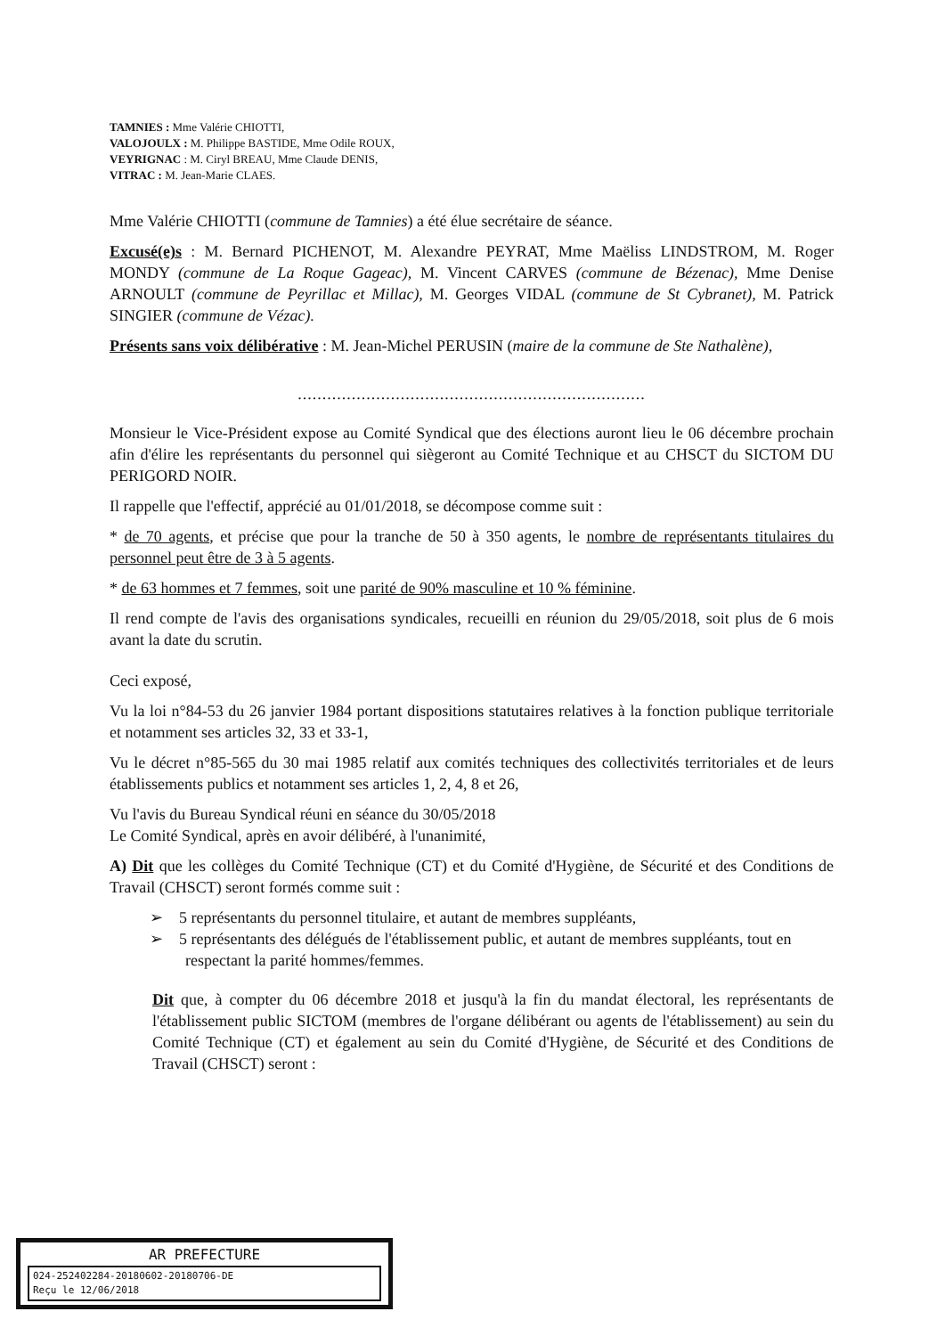TAMNIES : Mme Valérie CHIOTTI,
VALOJOULX : M. Philippe BASTIDE, Mme Odile ROUX,
VEYRIGNAC : M. Ciryl BREAU, Mme Claude DENIS,
VITRAC : M. Jean-Marie CLAES.
Mme Valérie CHIOTTI (commune de Tamnies) a été élue secrétaire de séance.
Excusé(e)s : M. Bernard PICHENOT, M. Alexandre PEYRAT, Mme Maëliss LINDSTROM, M. Roger MONDY (commune de La Roque Gageac), M. Vincent CARVES (commune de Bézenac), Mme Denise ARNOULT (commune de Peyrillac et Millac), M. Georges VIDAL (commune de St Cybranet), M. Patrick SINGIER (commune de Vézac).
Présents sans voix délibérative : M. Jean-Michel PERUSIN (maire de la commune de Ste Nathalène),
.......................................................................
Monsieur le Vice-Président expose au Comité Syndical que des élections auront lieu le 06 décembre prochain afin d'élire les représentants du personnel qui siègeront au Comité Technique et au CHSCT du SICTOM DU PERIGORD NOIR.
Il rappelle que l'effectif, apprécié au 01/01/2018, se décompose comme suit :
* de 70 agents, et précise que pour la tranche de 50 à 350 agents, le nombre de représentants titulaires du personnel peut être de 3 à 5 agents.
* de 63 hommes et 7 femmes, soit une parité de 90% masculine et 10 % féminine.
Il rend compte de l'avis des organisations syndicales, recueilli en réunion du 29/05/2018, soit plus de 6 mois avant la date du scrutin.
Ceci exposé,
Vu la loi n°84-53 du 26 janvier 1984 portant dispositions statutaires relatives à la fonction publique territoriale et notamment ses articles 32, 33 et 33-1,
Vu le décret n°85-565 du 30 mai 1985 relatif aux comités techniques des collectivités territoriales et de leurs établissements publics et notamment ses articles 1, 2, 4, 8 et 26,
Vu l'avis du Bureau Syndical réuni en séance du 30/05/2018
Le Comité Syndical, après en avoir délibéré, à l'unanimité,
A) Dit que les collèges du Comité Technique (CT) et du Comité d'Hygiène, de Sécurité et des Conditions de Travail (CHSCT) seront formés comme suit :
➢ 5 représentants du personnel titulaire, et autant de membres suppléants,
➢ 5 représentants des délégués de l'établissement public, et autant de membres suppléants, tout en respectant la parité hommes/femmes.
Dit que, à compter du 06 décembre 2018 et jusqu'à la fin du mandat électoral, les représentants de l'établissement public SICTOM (membres de l'organe délibérant ou agents de l'établissement) au sein du Comité Technique (CT) et également au sein du Comité d'Hygiène, de Sécurité et des Conditions de Travail (CHSCT) seront :
AR PREFECTURE
024-252402284-20180602-20180706-DE
Reçu le 12/06/2018